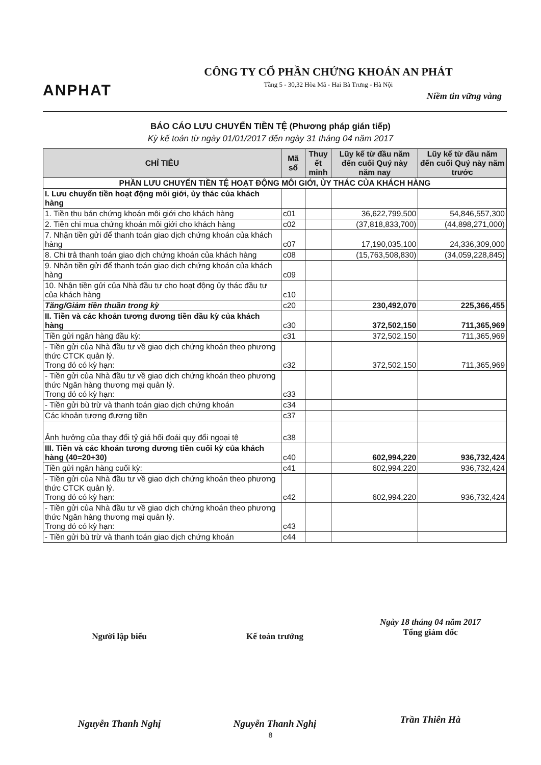ANPHAT
CÔNG TY CỔ PHẦN CHỨNG KHOÁN AN PHÁT
Tầng 5 - 30,32 Hòa Mã - Hai Bà Trưng - Hà Nội
Niềm tin vững vàng
BÁO CÁO LƯU CHUYỂN TIỀN TỆ (Phương pháp gián tiếp)
Kỳ kế toán từ ngày 01/01/2017 đến ngày 31 tháng 04 năm 2017
| CHỈ TIÊU | Mã số | Thuy ết minh | Lũy kế từ đầu năm đến cuối Quý này năm nay | Lũy kế từ đầu năm đến cuối Quý này năm trước |
| --- | --- | --- | --- | --- |
| PHẦN LƯU CHUYỂN TIỀN TỆ HOẠT ĐỘNG MÔI GIỚI, ỦY THÁC CỦA KHÁCH HÀNG | | | | |
| I. Lưu chuyển tiền hoạt động môi giới, ủy thác của khách hàng | | | | |
| 1. Tiền thu bán chứng khoán môi giới cho khách hàng | c01 | | 36,622,799,500 | 54,846,557,300 |
| 2. Tiền chi mua chứng khoán môi giới cho khách hàng | c02 | | (37,818,833,700) | (44,898,271,000) |
| 7. Nhận tiền gửi để thanh toán giao dịch chứng khoán của khách hàng | c07 | | 17,190,035,100 | 24,336,309,000 |
| 8. Chi trả thanh toán giao dịch chứng khoán của khách hàng | c08 | | (15,763,508,830) | (34,059,228,845) |
| 9. Nhận tiền gửi để thanh toán giao dịch chứng khoán của khách hàng | c09 | | | |
| 10. Nhận tiền gửi của Nhà đầu tư cho hoạt động ủy thác đầu tư của khách hàng | c10 | | | |
| Tăng/Giảm tiền thuần trong kỳ | c20 | | 230,492,070 | 225,366,455 |
| II. Tiền và các khoản tương đương tiền đầu kỳ của khách hàng | c30 | | 372,502,150 | 711,365,969 |
| Tiền gửi ngân hàng đầu kỳ: | c31 | | 372,502,150 | 711,365,969 |
| - Tiền gửi của Nhà đầu tư về giao dịch chứng khoán theo phương thức CTCK quản lý. Trong đó có kỳ hạn: | c32 | | 372,502,150 | 711,365,969 |
| - Tiền gửi của Nhà đầu tư về giao dịch chứng khoán theo phương thức Ngân hàng thương mại quản lý. Trong đó có kỳ hạn: | c33 | | | |
| - Tiền gửi bù trừ và thanh toán giao dịch chứng khoán | c34 | | | |
| Các khoản tương đương tiền | c37 | | | |
| Ảnh hưởng của thay đổi tỷ giá hối đoái quy đổi ngoại tệ | c38 | | | |
| III. Tiền và các khoản tương đương tiền cuối kỳ của khách hàng (40=20+30) | c40 | | 602,994,220 | 936,732,424 |
| Tiền gửi ngân hàng cuối kỳ: | c41 | | 602,994,220 | 936,732,424 |
| - Tiền gửi của Nhà đầu tư về giao dịch chứng khoán theo phương thức CTCK quản lý. Trong đó có kỳ hạn: | c42 | | 602,994,220 | 936,732,424 |
| - Tiền gửi của Nhà đầu tư về giao dịch chứng khoán theo phương thức Ngân hàng thương mại quản lý. Trong đó có kỳ hạn: | c43 | | | |
| - Tiền gửi bù trừ và thanh toán giao dịch chứng khoán | c44 | | | |
Người lập biểu
Nguyễn Thanh Nghị
Kế toán trưởng
Nguyễn Thanh Nghị
Ngày 18 tháng 04 năm 2017
Tổng giám đốc
Trần Thiên Hà
8